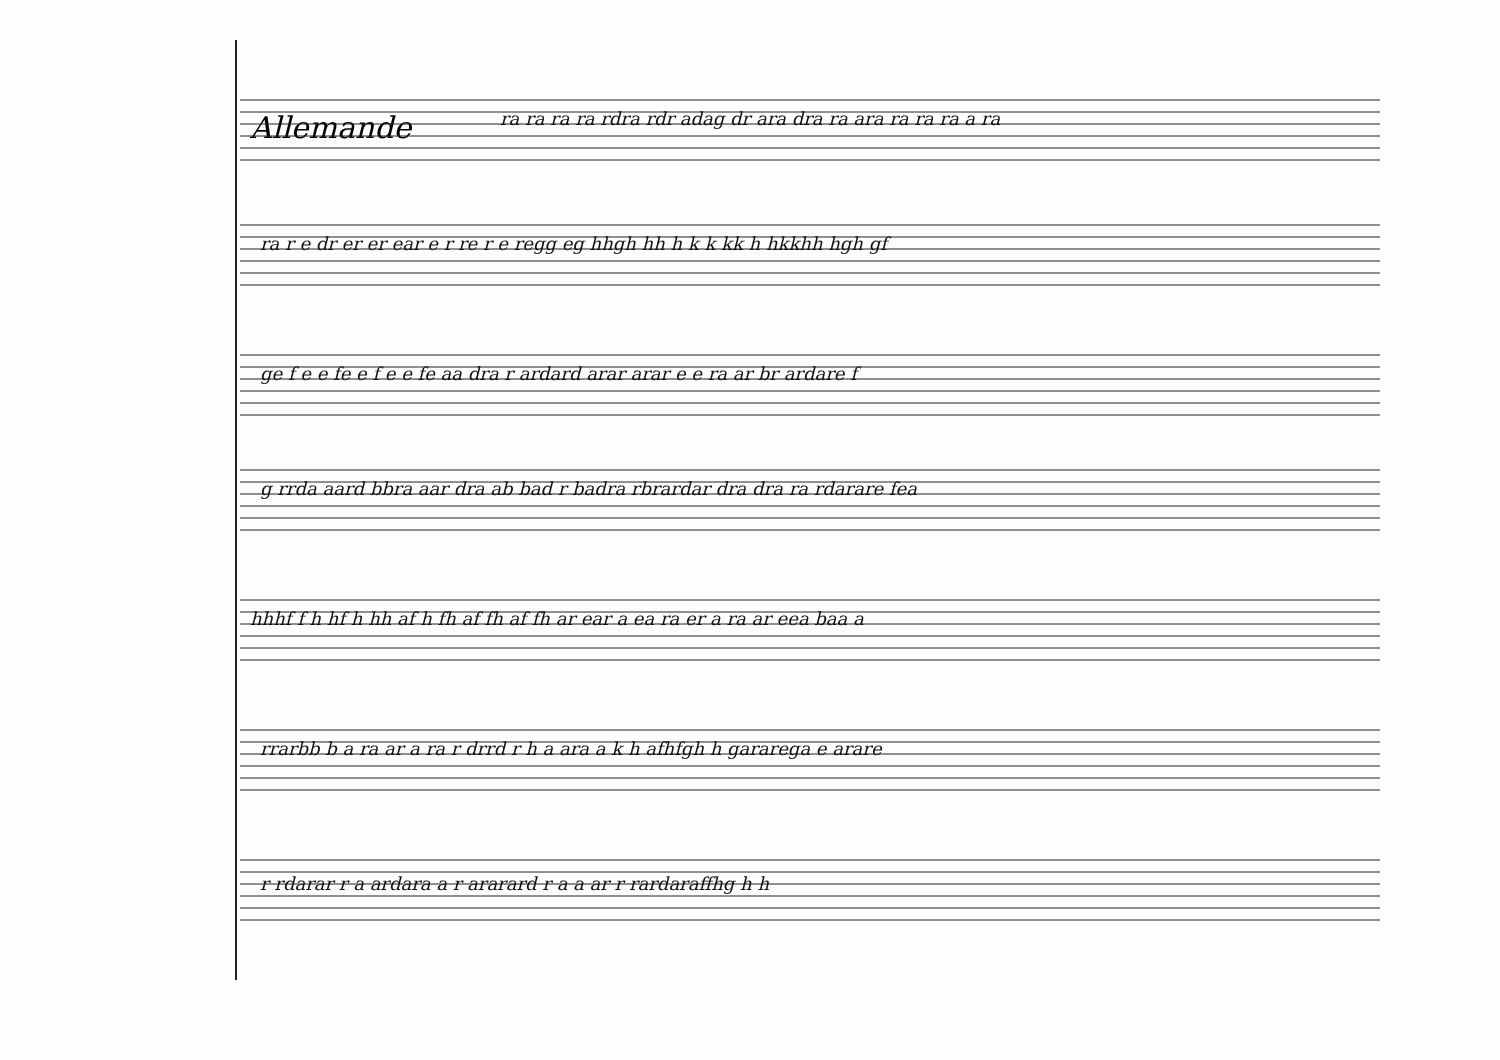Allemande
ra ra ra ra rdra rdr adag dr ara dra ra ara ra ra ra a ra
ra r e dr er er ear e r re r e regg eg hhgh hh h k k kk h hkkhh hgh gf
ge f e e fe e f e e fe aa dra r ardard arar arar e e ra ar br ardare f
g rrda aard bbra aar dra ab bad r badra rbrardar dra dra ra rdarare fea
hhhf f h hf h hh af h fh af fh af fh ar ear a ea ra er a ra ar eea baa a
rrarbb b a ra ar a ra r drrd r h a ara a k h afhfgh h gararega e arare
r rdarar r a ardara a r ararard r a a ar r rardaraffhg h h